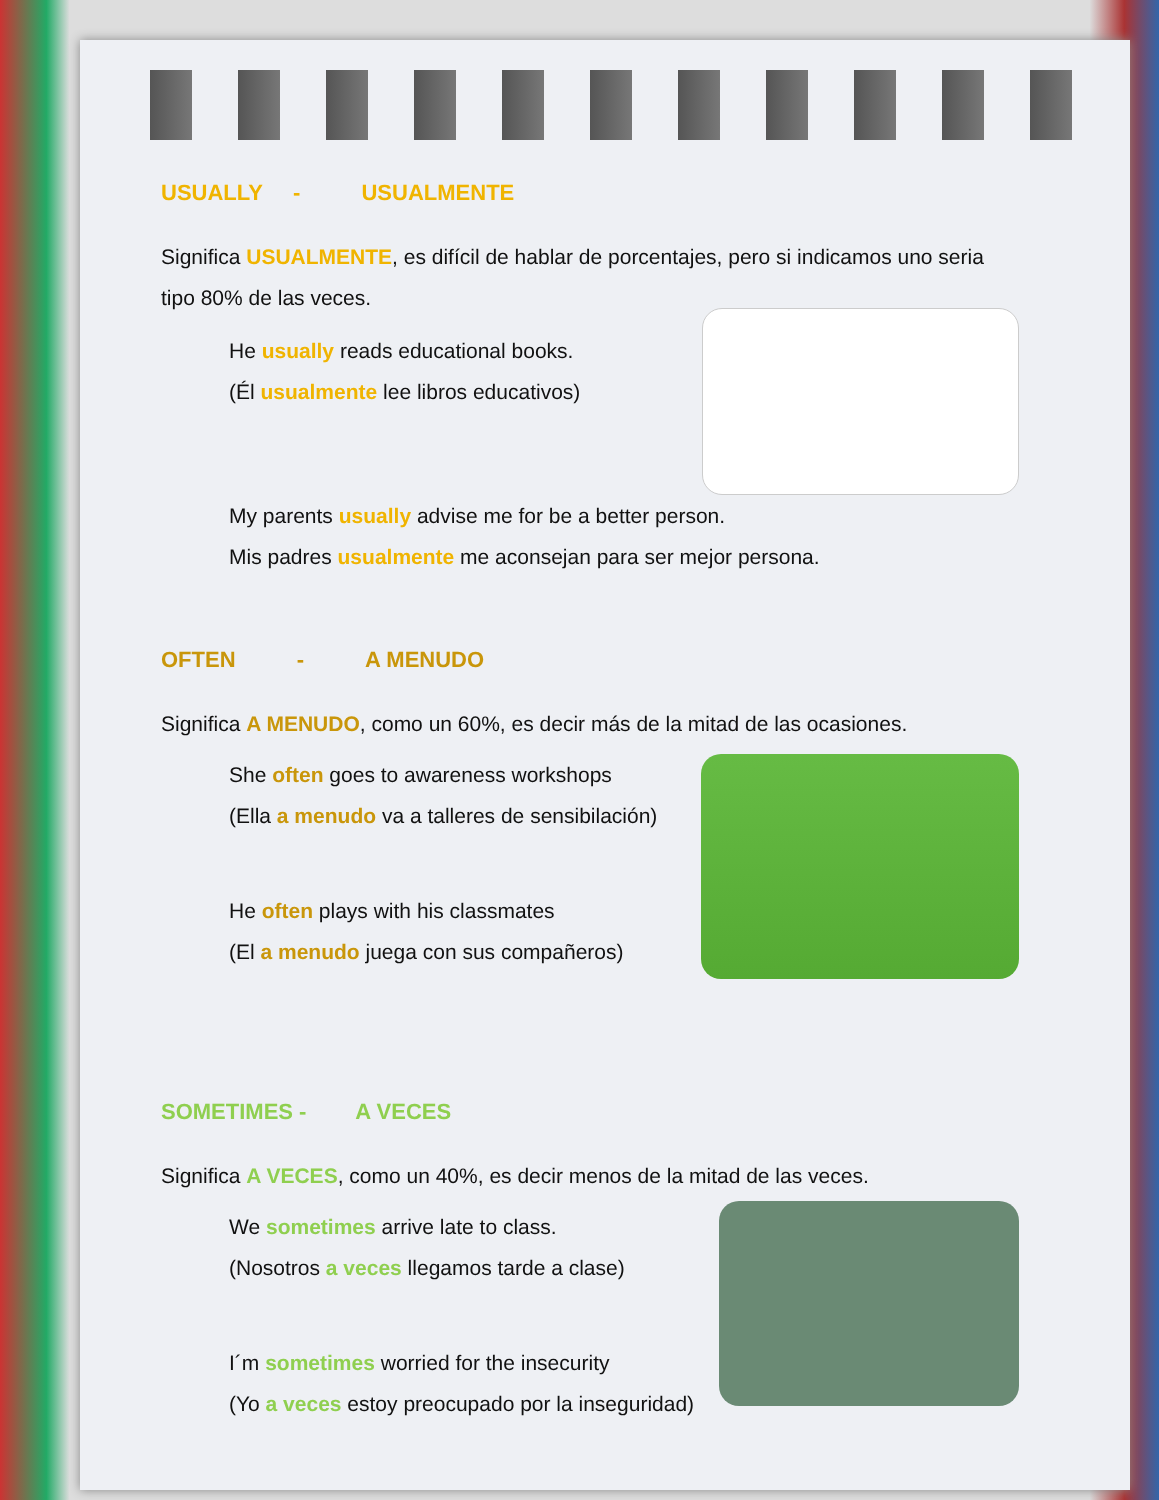USUALLY - USUALMENTE
Significa USUALMENTE, es difícil de hablar de porcentajes, pero si indicamos uno seria tipo 80% de las veces.
He usually reads educational books.
(Él usualmente lee libros educativos)
My parents usually advise me for be a better person.
Mis padres usualmente me aconsejan para ser mejor persona.
OFTEN - A MENUDO
Significa A MENUDO, como un 60%, es decir más de la mitad de las ocasiones.
She often goes to awareness workshops
(Ella a menudo va a talleres de sensibilación)
He often plays with his classmates
(El a menudo juega con sus compañeros)
SOMETIMES - A VECES
Significa A VECES, como un 40%, es decir menos de la mitad de las veces.
We sometimes arrive late to class.
(Nosotros a veces llegamos tarde a clase)
I´m sometimes worried for the insecurity
(Yo a veces estoy preocupado por la inseguridad)